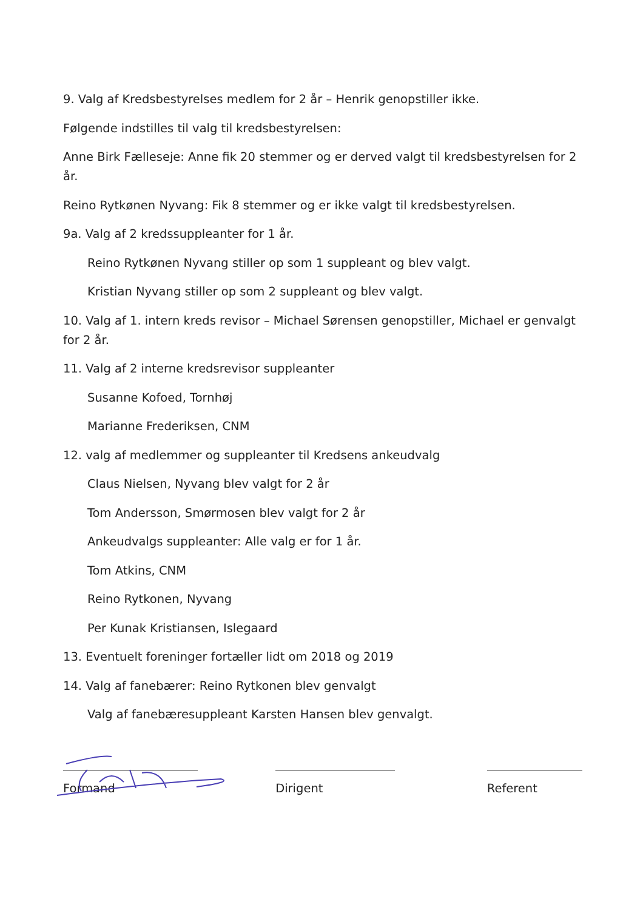9. Valg af Kredsbestyrelses medlem for 2 år – Henrik genopstiller ikke.
Følgende indstilles til valg til kredsbestyrelsen:
Anne Birk Fælleseje: Anne fik 20 stemmer og er derved valgt til kredsbestyrelsen for 2 år.
Reino Rytkønen Nyvang: Fik 8 stemmer og er ikke valgt til kredsbestyrelsen.
9a. Valg af 2 kredssuppleanter for 1 år.
Reino Rytkønen Nyvang stiller op som 1 suppleant og blev valgt.
Kristian Nyvang stiller op som 2 suppleant og blev valgt.
10. Valg af 1. intern kreds revisor – Michael Sørensen genopstiller, Michael er genvalgt for 2 år.
11. Valg af 2 interne kredsrevisor suppleanter
Susanne Kofoed, Tornhøj
Marianne Frederiksen, CNM
12. valg af medlemmer og suppleanter til Kredsens ankeudvalg
Claus Nielsen, Nyvang blev valgt for 2 år
Tom Andersson, Smørmosen blev valgt for 2 år
Ankeudvalgs suppleanter: Alle valg er for 1 år.
Tom Atkins, CNM
Reino Rytkonen, Nyvang
Per Kunak Kristiansen, Islegaard
13. Eventuelt foreninger fortæller lidt om 2018 og 2019
14. Valg af fanebærer: Reino Rytkonen blev genvalgt
Valg af fanebæresuppleant Karsten Hansen blev genvalgt.
Formand Dirigent Referent